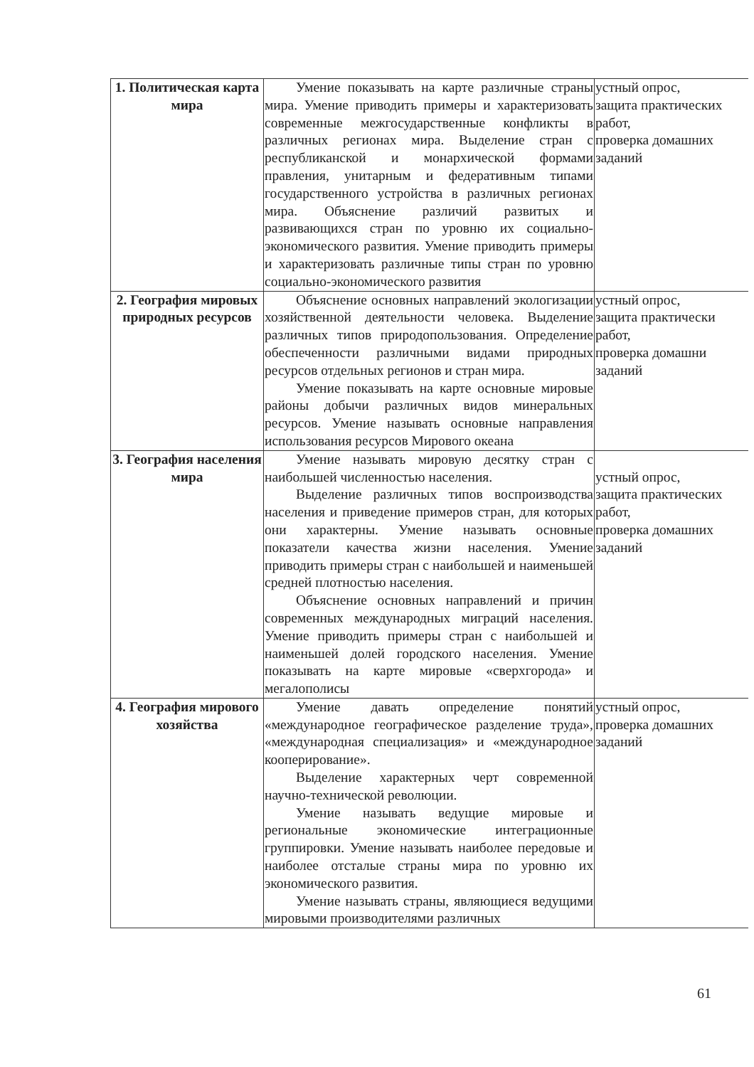| 1. Политическая карта мира | Умение показывать на карте различные страны мира. Умение приводить примеры и характеризовать современные межгосударственные конфликты в различных регионах мира. Выделение стран с республиканской и монархической формами правления, унитарным и федеративным типами государственного устройства в различных регионах мира. Объяснение различий развитых и развивающихся стран по уровню их социально-экономического развития. Умение приводить примеры и характеризовать различные типы стран по уровню социально-экономического развития | устный опрос, защита практических работ, проверка домашних заданий |
| 2. География мировых природных ресурсов | Объяснение основных направлений экологизации хозяйственной деятельности человека. Выделение различных типов природопользования. Определение обеспеченности различными видами природных ресурсов отдельных регионов и стран мира. Умение показывать на карте основные мировые районы добычи различных видов минеральных ресурсов. Умение называть основные направления использования ресурсов Мирового океана | устный опрос, защита практически работ, проверка домашни заданий |
| 3. География населения мира | Умение называть мировую десятку стран с наибольшей численностью населения. Выделение различных типов воспроизводства населения и приведение примеров стран, для которых они характерны. Умение называть основные показатели качества жизни населения. Умение приводить примеры стран с наибольшей и наименьшей средней плотностью населения. Объяснение основных направлений и причин современных международных миграций населения. Умение приводить примеры стран с наибольшей и наименьшей долей городского населения. Умение показывать на карте мировые «сверхгорода» и мегалополисы | устный опрос, защита практических работ, проверка домашних заданий |
| 4. География мирового хозяйства | Умение давать определение понятий «международное географическое разделение труда», «международная специализация» и «международное кооперирование». Выделение характерных черт современной научно-технической революции. Умение называть ведущие мировые и региональные экономические интеграционные группировки. Умение называть наиболее передовые и наиболее отсталые страны мира по уровню их экономического развития. Умение называть страны, являющиеся ведущими мировыми производителями различных | устный опрос, проверка домашних заданий |
61